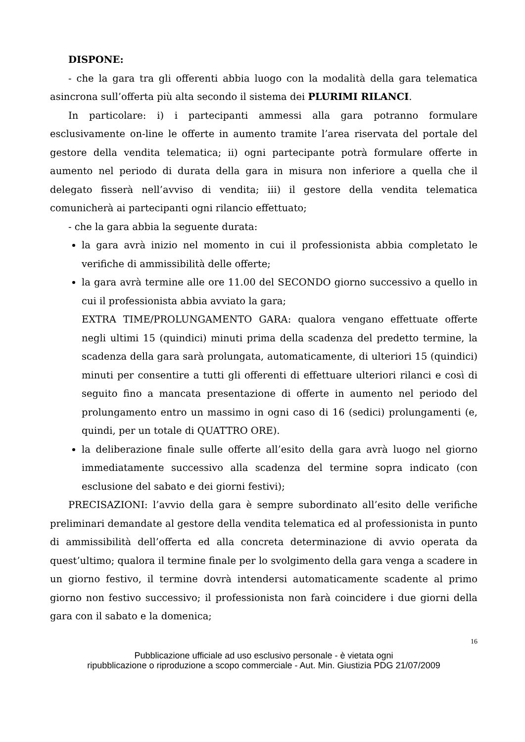DISPONE:
- che la gara tra gli offerenti abbia luogo con la modalità della gara telematica asincrona sull’offerta più alta secondo il sistema dei PLURIMI RILANCI.
In particolare: i) i partecipanti ammessi alla gara potranno formulare esclusivamente on-line le offerte in aumento tramite l’area riservata del portale del gestore della vendita telematica; ii) ogni partecipante potrà formulare offerte in aumento nel periodo di durata della gara in misura non inferiore a quella che il delegato fisserà nell’avviso di vendita; iii) il gestore della vendita telematica comunicherà ai partecipanti ogni rilancio effettuato;
- che la gara abbia la seguente durata:
la gara avrà inizio nel momento in cui il professionista abbia completato le verifiche di ammissibilità delle offerte;
la gara avrà termine alle ore 11.00 del SECONDO giorno successivo a quello in cui il professionista abbia avviato la gara;
EXTRA TIME/PROLUNGAMENTO GARA: qualora vengano effettuate offerte negli ultimi 15 (quindici) minuti prima della scadenza del predetto termine, la scadenza della gara sarà prolungata, automaticamente, di ulteriori 15 (quindici) minuti per consentire a tutti gli offerenti di effettuare ulteriori rilanci e così di seguito fino a mancata presentazione di offerte in aumento nel periodo del prolungamento entro un massimo in ogni caso di 16 (sedici) prolungamenti (e, quindi, per un totale di QUATTRO ORE).
la deliberazione finale sulle offerte all’esito della gara avrà luogo nel giorno immediatamente successivo alla scadenza del termine sopra indicato (con esclusione del sabato e dei giorni festivi);
PRECISAZIONI: l’avvio della gara è sempre subordinato all’esito delle verifiche preliminari demandate al gestore della vendita telematica ed al professionista in punto di ammissibilità dell’offerta ed alla concreta determinazione di avvio operata da quest’ultimo; qualora il termine finale per lo svolgimento della gara venga a scadere in un giorno festivo, il termine dovrà intendersi automaticamente scadente al primo giorno non festivo successivo; il professionista non farà coincidere i due giorni della gara con il sabato e la domenica;
16
Pubblicazione ufficiale ad uso esclusivo personale - è vietata ogni
ripubblicazione o riproduzione a scopo commerciale - Aut. Min. Giustizia PDG 21/07/2009